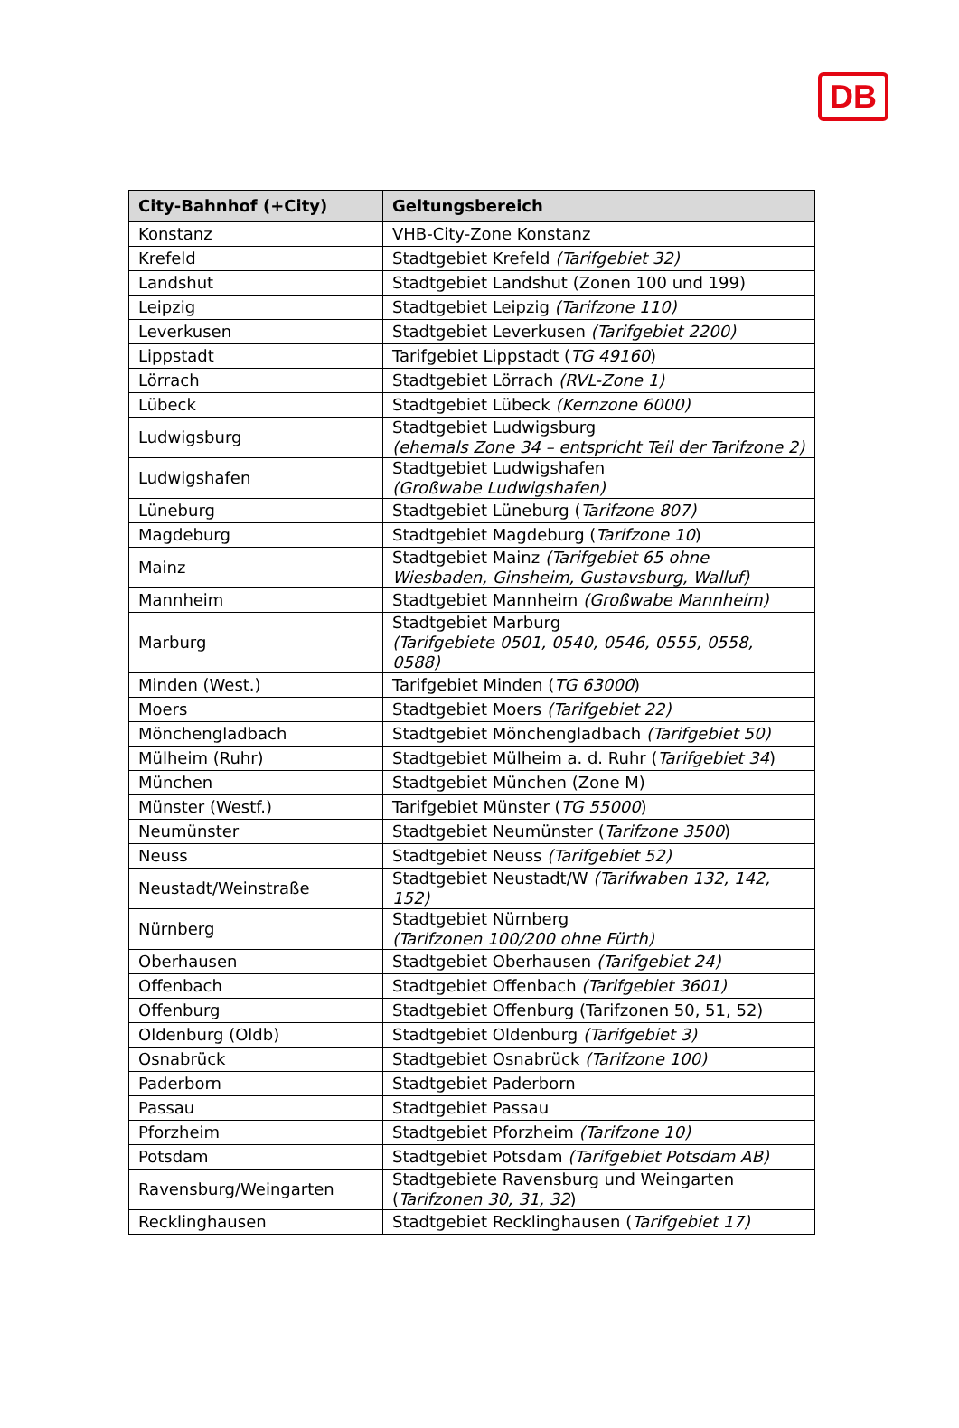DB
| City-Bahnhof (+City) | Geltungsbereich |
| --- | --- |
| Konstanz | VHB-City-Zone Konstanz |
| Krefeld | Stadtgebiet Krefeld (Tarifgebiet 32) |
| Landshut | Stadtgebiet Landshut (Zonen 100 und 199) |
| Leipzig | Stadtgebiet Leipzig (Tarifzone 110) |
| Leverkusen | Stadtgebiet Leverkusen (Tarifgebiet 2200) |
| Lippstadt | Tarifgebiet Lippstadt ( TG 49160 ) |
| Lörrach | Stadtgebiet Lörrach (RVL-Zone 1) |
| Lübeck | Stadtgebiet Lübeck (Kernzone 6000) |
| Ludwigsburg | Stadtgebiet Ludwigsburg (ehemals Zone 34 – entspricht Teil der Tarifzone 2) |
| Ludwigshafen | Stadtgebiet Ludwigshafen (Großwabe Ludwigshafen) |
| Lüneburg | Stadtgebiet Lüneburg ( Tarifzone 807) |
| Magdeburg | Stadtgebiet Magdeburg ( Tarifzone 10 ) |
| Mainz | Stadtgebiet Mainz (Tarifgebiet 65 ohne Wiesbaden, Ginsheim, Gustavsburg, Walluf) |
| Mannheim | Stadtgebiet Mannheim (Großwabe Mannheim) |
| Marburg | Stadtgebiet Marburg (Tarifgebiete 0501, 0540, 0546, 0555, 0558, 0588) |
| Minden (West.) | Tarifgebiet Minden ( TG 63000 ) |
| Moers | Stadtgebiet Moers (Tarifgebiet 22) |
| Mönchengladbach | Stadtgebiet Mönchengladbach (Tarifgebiet 50) |
| Mülheim (Ruhr) | Stadtgebiet Mülheim a. d. Ruhr ( Tarifgebiet 34 ) |
| München | Stadtgebiet München (Zone M) |
| Münster (Westf.) | Tarifgebiet Münster ( TG 55000 ) |
| Neumünster | Stadtgebiet Neumünster ( Tarifzone 3500 ) |
| Neuss | Stadtgebiet Neuss (Tarifgebiet 52) |
| Neustadt/Weinstraße | Stadtgebiet Neustadt/W (Tarifwaben 132, 142, 152) |
| Nürnberg | Stadtgebiet Nürnberg (Tarifzonen 100/200 ohne Fürth) |
| Oberhausen | Stadtgebiet Oberhausen (Tarifgebiet 24) |
| Offenbach | Stadtgebiet Offenbach (Tarifgebiet 3601) |
| Offenburg | Stadtgebiet Offenburg (Tarifzonen 50, 51, 52) |
| Oldenburg (Oldb) | Stadtgebiet Oldenburg (Tarifgebiet 3) |
| Osnabrück | Stadtgebiet Osnabrück (Tarifzone 100) |
| Paderborn | Stadtgebiet Paderborn |
| Passau | Stadtgebiet Passau |
| Pforzheim | Stadtgebiet Pforzheim (Tarifzone 10) |
| Potsdam | Stadtgebiet Potsdam (Tarifgebiet Potsdam AB) |
| Ravensburg/Weingarten | Stadtgebiete Ravensburg und Weingarten ( Tarifzonen 30, 31, 32 ) |
| Recklinghausen | Stadtgebiet Recklinghausen ( Tarifgebiet 17) |